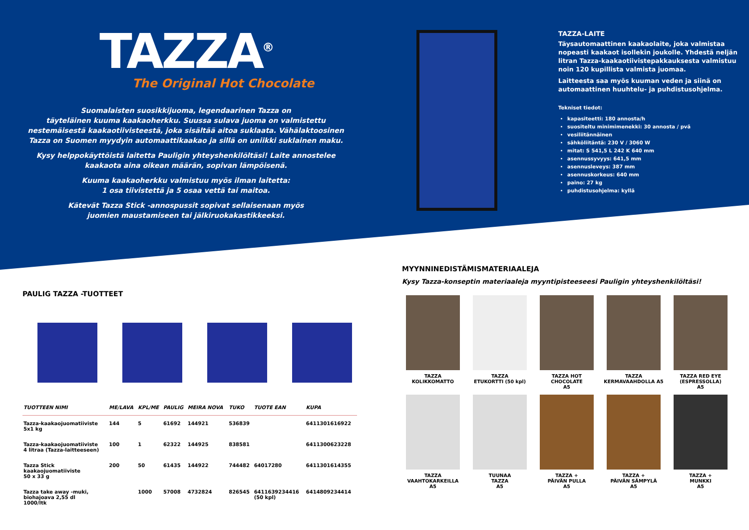TAZZA<sup>®</sup>
The Original Hot Chocolate
Suomalaisten suosikkijuoma, legendaarinen Tazza on
täyteläinen kuuma kaakaoherkku. Suussa sulava juoma on valmistettu
nestemäisestä kaakaotiivisteestä, joka sisältää aitoa suklaata. Vähälaktoosinen
Tazza on Suomen myydyin automaattikaakao ja sillä on uniikki suklainen maku.
Kysy helppokäyttöistä laitetta Pauligin yhteyshenkilöltäsi! Laite annostelee
kaakaota aina oikean määrän, sopivan lämpöisenä.
Kuuma kaakaoherkku valmistuu myös ilman laitetta:
1 osa tiivistettä ja 5 osaa vettä tai maitoa.
Kätevät Tazza Stick -annospussit sopivat sellaisenaan myös
juomien maustamiseen tai jälkiruokakastikkeeksi.
TAZZA-LAITE
Täysautomaattinen kaakaolaite, joka valmistaa nopeasti kaakaot isollekin joukolle. Yhdestä neljän litran Tazza-kaakaotiivistepakkauksesta valmistuu noin 120 kupillista valmista juomaa.
Laitteesta saa myös kuuman veden ja siinä on automaattinen huuhtelu- ja puhdistusohjelma.
Tekniset tiedot:
kapasiteetti: 180 annosta/h
suositeltu minimimenekki: 30 annosta / pvä
vesiliitännäinen
sähköliitäntä: 230 V / 3060 W
mitat: S 541,5 L 242 K 640 mm
asennussyvyys: 641,5 mm
asennusleveys: 387 mm
asennuskorkeus: 640 mm
paino: 27 kg
puhdistusohjelma: kyllä
PAULIG TAZZA -TUOTTEET
| TUOTTEEN NIMI | ME/LAVA | KPL/ME | PAULIG | MEIRA NOVA | TUKO | TUOTE EAN | KUPA |
| --- | --- | --- | --- | --- | --- | --- | --- |
| Tazza-kaakaojuomatiiviste 5x1 kg | 144 | 5 | 61692 | 144921 | 536839 | | 6411301616922 |
| Tazza-kaakaojuomatiiviste 4 litraa (Tazza-laitteeseen) | 100 | 1 | 62322 | 144925 | 838581 | | 6411300623228 |
| Tazza Stick kaakaojuomatiiviste 50 x 33 g | 200 | 50 | 61435 | 144922 | 744482 | 64017280 | 6411301614355 |
| Tazza take away -muki, biohajoava 2,55 dl 1000/ltk | | 1000 | 57008 | 4732824 | 826545 | 6411639234416 (50 kpl) | 6414809234414 |
MYYNNINEDISTÄMISMATERIAALEJA
Kysy Tazza-konseptin materiaaleja myyntipisteeseesi Pauligin yhteyshenkilöltäsi!
TAZZA
KOLIKKOMATTO
TAZZA
ETUKORTTI (50 kpl)
TAZZA HOT CHOCOLATE
A5
TAZZA
KERMAVAAHDOLLA A5
TAZZA RED EYE
(ESPRESSOLLA)
A5
TAZZA VAAHTOKARKEILLA
A5
TUUNAA
TAZZA
A5
TAZZA +
PÄIVÄN PULLA
A5
TAZZA +
PÄIVÄN SÄMPYLÄ
A5
TAZZA +
MUNKKI
A5